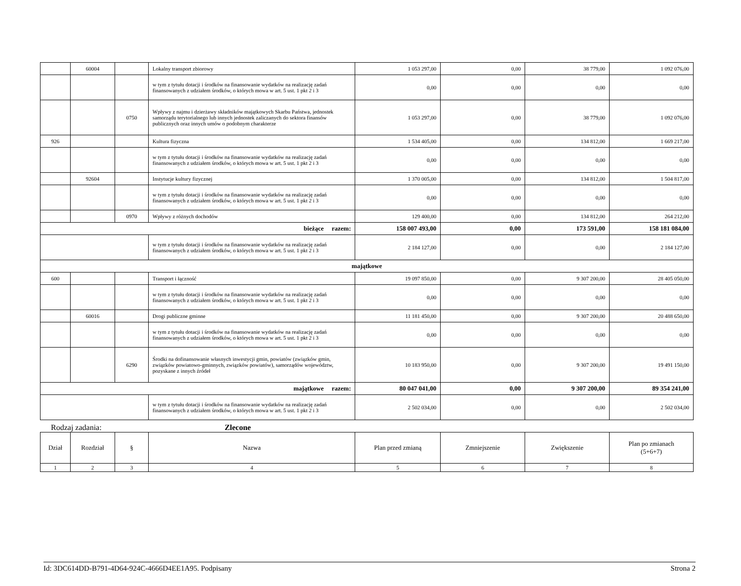| | 60004 | | Lokalny transport zbiorowy | 1 053 297,00 | 0,00 | 38 779,00 | 1 092 076,00 |
| | | | w tym z tytułu dotacji i środków na finansowanie wydatków na realizację zadań finansowanych z udziałem środków, o których mowa w art. 5 ust. 1 pkt 2 i 3 | 0,00 | 0,00 | 0,00 | 0,00 |
| | | 0750 | Wpływy z najmu i dzierżawy składników majątkowych Skarbu Państwa, jednostek samorządu terytorialnego lub innych jednostek zaliczanych do sektora finansów publicznych oraz innych umów o podobnym charakterze | 1 053 297,00 | 0,00 | 38 779,00 | 1 092 076,00 |
| 926 | | | Kultura fizyczna | 1 534 405,00 | 0,00 | 134 812,00 | 1 669 217,00 |
| | | | w tym z tytułu dotacji i środków na finansowanie wydatków na realizację zadań finansowanych z udziałem środków, o których mowa w art. 5 ust. 1 pkt 2 i 3 | 0,00 | 0,00 | 0,00 | 0,00 |
| | 92604 | | Instytucje kultury fizycznej | 1 370 005,00 | 0,00 | 134 812,00 | 1 504 817,00 |
| | | | w tym z tytułu dotacji i środków na finansowanie wydatków na realizację zadań finansowanych z udziałem środków, o których mowa w art. 5 ust. 1 pkt 2 i 3 | 0,00 | 0,00 | 0,00 | 0,00 |
| | | 0970 | Wpływy z różnych dochodów | 129 400,00 | 0,00 | 134 812,00 | 264 212,00 |
| bieżące razem: | | | | 158 007 493,00 | 0,00 | 173 591,00 | 158 181 084,00 |
| | | | w tym z tytułu dotacji i środków na finansowanie wydatków na realizację zadań finansowanych z udziałem środków, o których mowa w art. 5 ust. 1 pkt 2 i 3 | 2 184 127,00 | 0,00 | 0,00 | 2 184 127,00 |
| majątkowe | | | | | | | |
| 600 | | | Transport i łączność | 19 097 850,00 | 0,00 | 9 307 200,00 | 28 405 050,00 |
| | | | w tym z tytułu dotacji i środków na finansowanie wydatków na realizację zadań finansowanych z udziałem środków, o których mowa w art. 5 ust. 1 pkt 2 i 3 | 0,00 | 0,00 | 0,00 | 0,00 |
| | 60016 | | Drogi publiczne gminne | 11 181 450,00 | 0,00 | 9 307 200,00 | 20 488 650,00 |
| | | | w tym z tytułu dotacji i środków na finansowanie wydatków na realizację zadań finansowanych z udziałem środków, o których mowa w art. 5 ust. 1 pkt 2 i 3 | 0,00 | 0,00 | 0,00 | 0,00 |
| | | 6290 | Środki na dofinansowanie własnych inwestycji gmin, powiatów (związków gmin, związków powiatowo-gminnych, związków powiatów), samorządów województw, pozyskane z innych źródeł | 10 183 950,00 | 0,00 | 9 307 200,00 | 19 491 150,00 |
| majątkowe razem: | | | | 80 047 041,00 | 0,00 | 9 307 200,00 | 89 354 241,00 |
| | | | w tym z tytułu dotacji i środków na finansowanie wydatków na realizację zadań finansowanych z udziałem środków, o których mowa w art. 5 ust. 1 pkt 2 i 3 | 2 502 034,00 | 0,00 | 0,00 | 2 502 034,00 |
Rodzaj zadania: Zlecone
| Dział | Rozdział | § | Nazwa | Plan przed zmianą | Zmniejszenie | Zwiększenie | Plan po zmianach (5+6+7) |
| 1 | 2 | 3 | 4 | 5 | 6 | 7 | 8 |
Id: 3DC614DD-B791-4D64-924C-4666D4EE1A95. Podpisany Strona 2